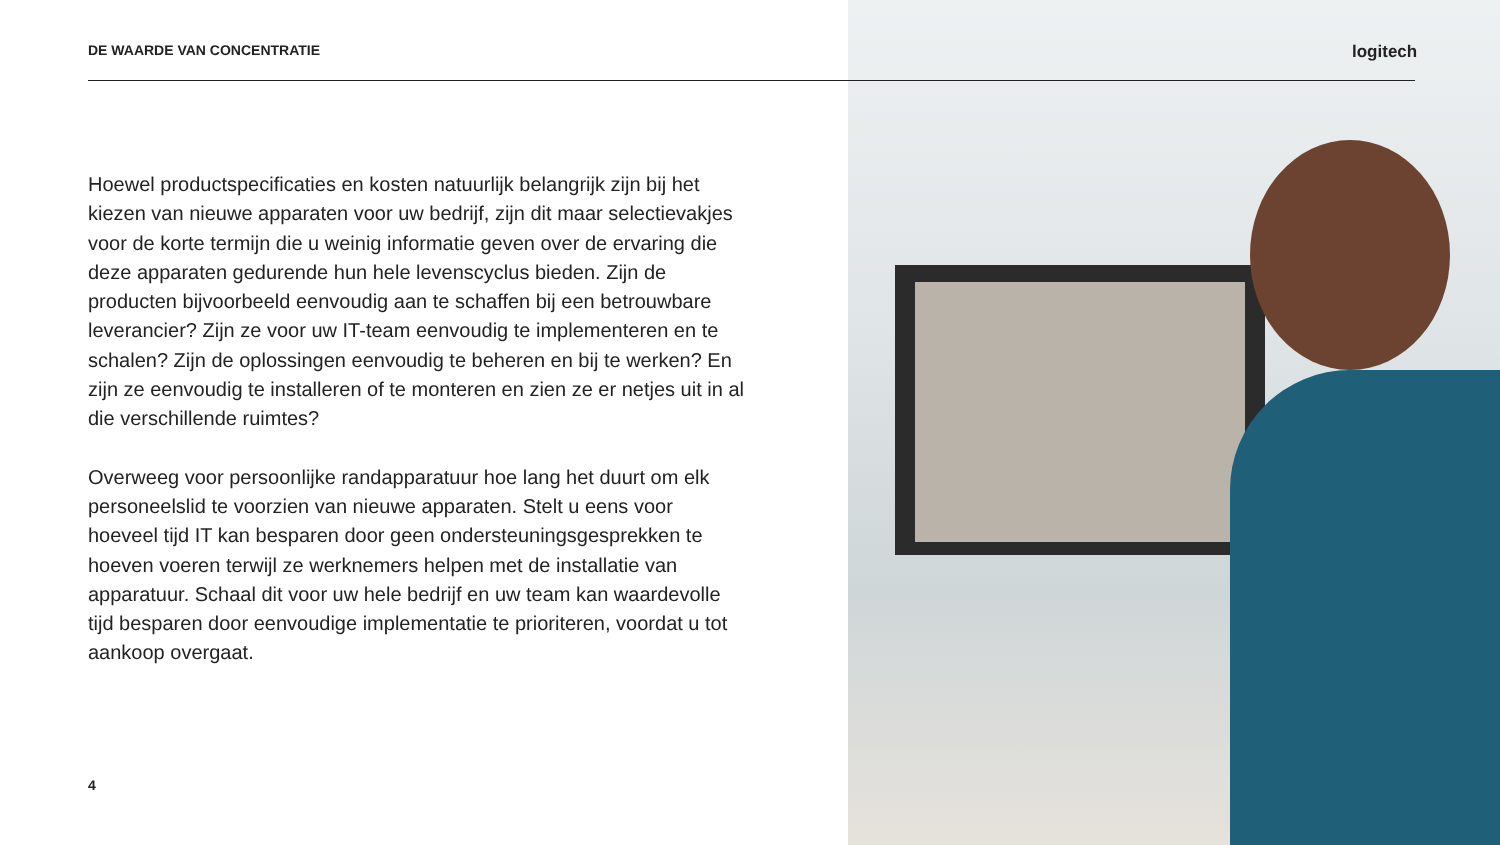DE WAARDE VAN CONCENTRATIE logitech
Hoewel productspecificaties en kosten natuurlijk belangrijk zijn bij het kiezen van nieuwe apparaten voor uw bedrijf, zijn dit maar selectievakjes voor de korte termijn die u weinig informatie geven over de ervaring die deze apparaten gedurende hun hele levenscyclus bieden. Zijn de producten bijvoorbeeld eenvoudig aan te schaffen bij een betrouwbare leverancier? Zijn ze voor uw IT-team eenvoudig te implementeren en te schalen? Zijn de oplossingen eenvoudig te beheren en bij te werken? En zijn ze eenvoudig te installeren of te monteren en zien ze er netjes uit in al die verschillende ruimtes?
Overweeg voor persoonlijke randapparatuur hoe lang het duurt om elk personeelslid te voorzien van nieuwe apparaten. Stelt u eens voor hoeveel tijd IT kan besparen door geen ondersteuningsgesprekken te hoeven voeren terwijl ze werknemers helpen met de installatie van apparatuur. Schaal dit voor uw hele bedrijf en uw team kan waardevolle tijd besparen door eenvoudige implementatie te prioriteren, voordat u tot aankoop overgaat.
4